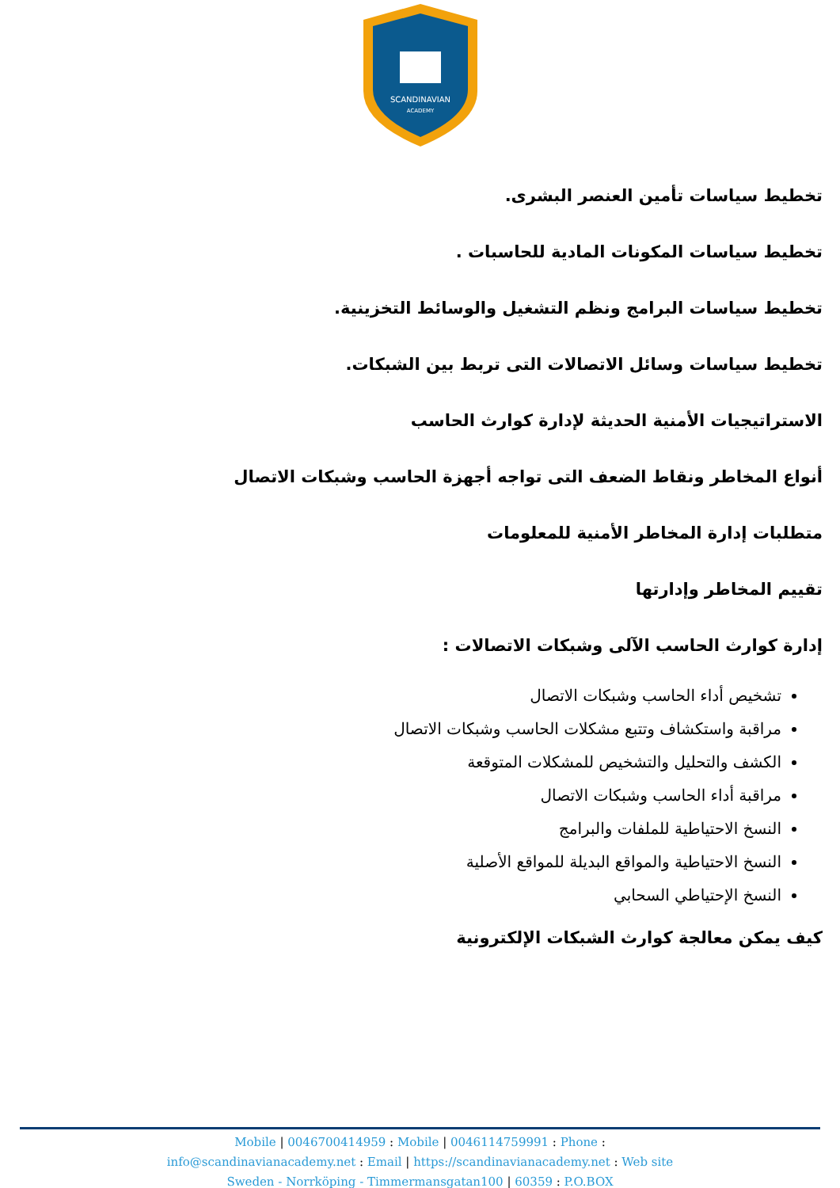SCANDINAVIAN
ACADEMY
تخطيط سياسات تأمين العنصر البشرى.
تخطيط سياسات المكونات المادية للحاسبات .
تخطيط سياسات البرامج ونظم التشغيل والوسائط التخزينية.
تخطيط سياسات وسائل الاتصالات التى تربط بين الشبكات.
الاستراتيجيات الأمنية الحديثة لإدارة كوارث الحاسب
أنواع المخاطر ونقاط الضعف التى تواجه أجهزة الحاسب وشبكات الاتصال
متطلبات إدارة المخاطر الأمنية للمعلومات
تقييم المخاطر وإدارتها
إدارة كوارث الحاسب الآلى وشبكات الاتصالات :
تشخيص أداء الحاسب وشبكات الاتصال
مراقبة واستكشاف وتتبع مشكلات الحاسب وشبكات الاتصال
الكشف والتحليل والتشخيص للمشكلات المتوقعة
مراقبة أداء الحاسب وشبكات الاتصال
النسخ الاحتياطية للملفات والبرامج
النسخ الاحتياطية والمواقع البديلة للمواقع الأصلية
النسخ الإحتياطي السحابي
كيف يمكن معالجة كوارث الشبكات الإلكترونية
Mobile | 0046700414959 : Mobile | 0046114759991 : Phone :
info@scandinavianacademy.net : Email | https://scandinavianacademy.net : Web site
Sweden - Norrköping - Timmermansgatan100 | 60359 : P.O.BOX